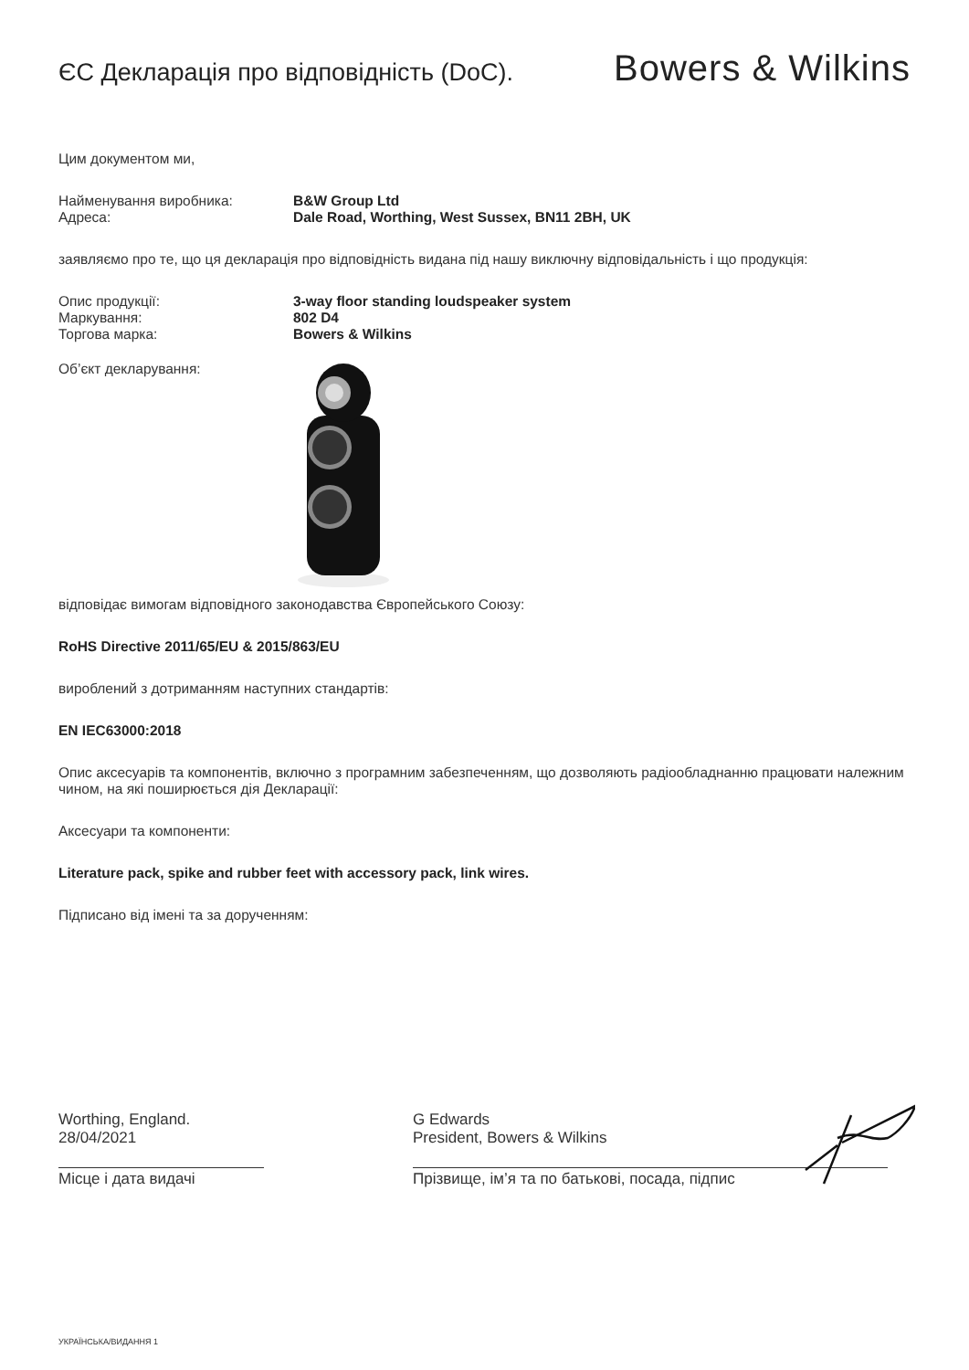ЄС Декларація про відповідність (DoC).
Bowers & Wilkins
Цим документом ми,
Найменування виробника: B&W Group Ltd
Адреса: Dale Road, Worthing, West Sussex, BN11 2BH, UK
заявляємо про те, що ця декларація про відповідність видана під нашу виключну відповідальність і що продукція:
Опис продукції: 3-way floor standing loudspeaker system
Маркування: 802 D4
Торгова марка: Bowers & Wilkins
Об’єкт декларування:
відповідає вимогам відповідного законодавства Європейського Союзу:
RoHS Directive 2011/65/EU & 2015/863/EU
вироблений з дотриманням наступних стандартів:
EN IEC63000:2018
Опис аксесуарів та компонентів, включно з програмним забезпеченням, що дозволяють радіообладнанню працювати належним чином, на які поширюється дія Декларації:
Аксесуари та компоненти:
Literature pack, spike and rubber feet with accessory pack, link wires.
Підписано від імені та за дорученням:
Worthing, England.
28/04/2021
Місце і дата видачі
G Edwards
President, Bowers & Wilkins
Прізвище, ім’я та по батькові, посада, підпис
УКРАЇНСЬКА/ВИДАННЯ 1